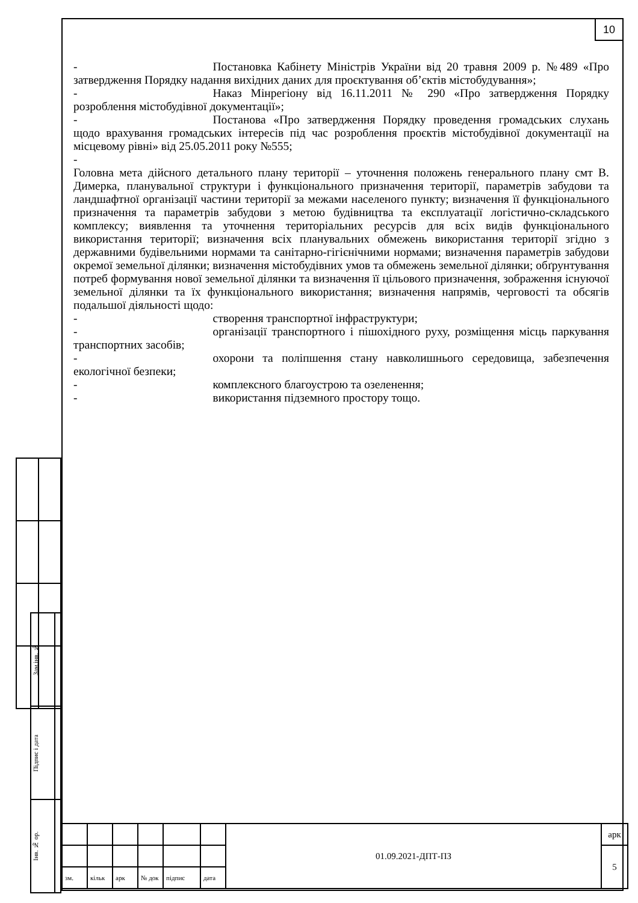10
- Постановка Кабінету Міністрів України від 20 травня 2009 р. №489 «Про затвердження Порядку надання вихідних даних для проєктування об’єктів містобудування»;
- Наказ Мінрегіону від 16.11.2011 № 290 «Про затвердження Порядку розроблення містобудівної документації»;
- Постанова «Про затвердження Порядку проведення громадських слухань щодо врахування громадських інтересів під час розроблення проєктів містобудівної документації на місцевому рівні» від 25.05.2011 року №555;
-
Головна мета дійсного детального плану території – уточнення положень генерального плану смт В. Димерка, планувальної структури і функціонального призначення території, параметрів забудови та ландшафтної організації частини території за межами населеного пункту; визначення її функціонального призначення та параметрів забудови з метою будівництва та експлуатації логістично-складського комплексу; виявлення та уточнення територіальних ресурсів для всіх видів функціонального використання території; визначення всіх планувальних обмежень використання території згідно з державними будівельними нормами та санітарно-гігієнічними нормами; визначення параметрів забудови окремої земельної ділянки; визначення містобудівних умов та обмежень земельної ділянки; обґрунтування потреб формування нової земельної ділянки та визначення її цільового призначення, зображення існуючої земельної ділянки та їх функціонального використання; визначення напрямів, черговості та обсягів подальшої діяльності щодо:
- створення транспортної інфраструктури;
- організації транспортного і пішохідного руху, розміщення місць паркування транспортних засобів;
- охорони та поліпшення стану навколишнього середовища, забезпечення екологічної безпеки;
- комплексного благоустрою та озеленення;
- використання підземного простору тощо.
| Зам.інв. № | |
| Підпис і дата | |
| Інв. № ор. | |
| | | | | | | 01.09.2021-ДПТ-ПЗ | арк |
| | | | | | | | 5 |
| зм. | кільк | арк | № док | підпис | дата | | |